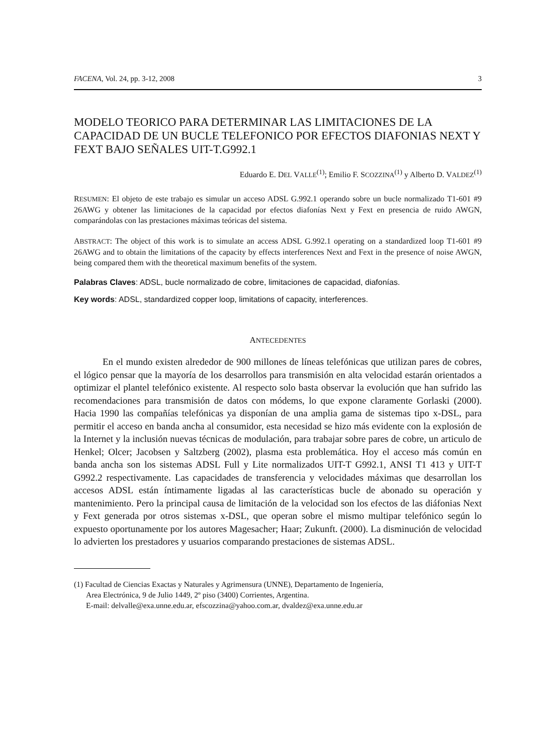FACENA, Vol. 24, pp. 3-12, 2008 3
MODELO TEORICO PARA DETERMINAR LAS LIMITACIONES DE LA CAPACIDAD DE UN BUCLE TELEFONICO POR EFECTOS DIAFONIAS NEXT Y FEXT BAJO SEÑALES UIT-T.G992.1
Eduardo E. DEL VALLE<sup>(1)</sup>; Emilio F. SCOZZINA<sup>(1)</sup> y Alberto D. VALDEZ<sup>(1)</sup>
RESUMEN: El objeto de este trabajo es simular un acceso ADSL G.992.1 operando sobre un bucle normalizado T1-601 #9 26AWG y obtener las limitaciones de la capacidad por efectos diafonías Next y Fext en presencia de ruido AWGN, comparándolas con las prestaciones máximas teóricas del sistema.
ABSTRACT: The object of this work is to simulate an access ADSL G.992.1 operating on a standardized loop T1-601 #9 26AWG and to obtain the limitations of the capacity by effects interferences Next and Fext in the presence of noise AWGN, being compared them with the theoretical maximum benefits of the system.
Palabras Claves: ADSL, bucle normalizado de cobre, limitaciones de capacidad, diafonías.
Key words: ADSL, standardized copper loop, limitations of capacity, interferences.
ANTECEDENTES
En el mundo existen alrededor de 900 millones de líneas telefónicas que utilizan pares de cobres, el lógico pensar que la mayoría de los desarrollos para transmisión en alta velocidad estarán orientados a optimizar el plantel telefónico existente. Al respecto solo basta observar la evolución que han sufrido las recomendaciones para transmisión de datos con módems, lo que expone claramente Gorlaski (2000). Hacia 1990 las compañías telefónicas ya disponían de una amplia gama de sistemas tipo x-DSL, para permitir el acceso en banda ancha al consumidor, esta necesidad se hizo más evidente con la explosión de la Internet y la inclusión nuevas técnicas de modulación, para trabajar sobre pares de cobre, un articulo de Henkel; Olcer; Jacobsen y Saltzberg (2002), plasma esta problemática. Hoy el acceso más común en banda ancha son los sistemas ADSL Full y Lite normalizados UIT-T G992.1, ANSI T1 413 y UIT-T G992.2 respectivamente. Las capacidades de transferencia y velocidades máximas que desarrollan los accesos ADSL están íntimamente ligadas al las características bucle de abonado su operación y mantenimiento. Pero la principal causa de limitación de la velocidad son los efectos de las diáfonias Next y Fext generada por otros sistemas x-DSL, que operan sobre el mismo multipar telefónico según lo expuesto oportunamente por los autores Magesacher; Haar; Zukunft. (2000). La disminución de velocidad lo advierten los prestadores y usuarios comparando prestaciones de sistemas ADSL.
(1) Facultad de Ciencias Exactas y Naturales y Agrimensura (UNNE), Departamento de Ingeniería,
Area Electrónica, 9 de Julio 1449, 2º piso (3400) Corrientes, Argentina.
E-mail: delvalle@exa.unne.edu.ar, efscozzina@yahoo.com.ar, dvaldez@exa.unne.edu.ar